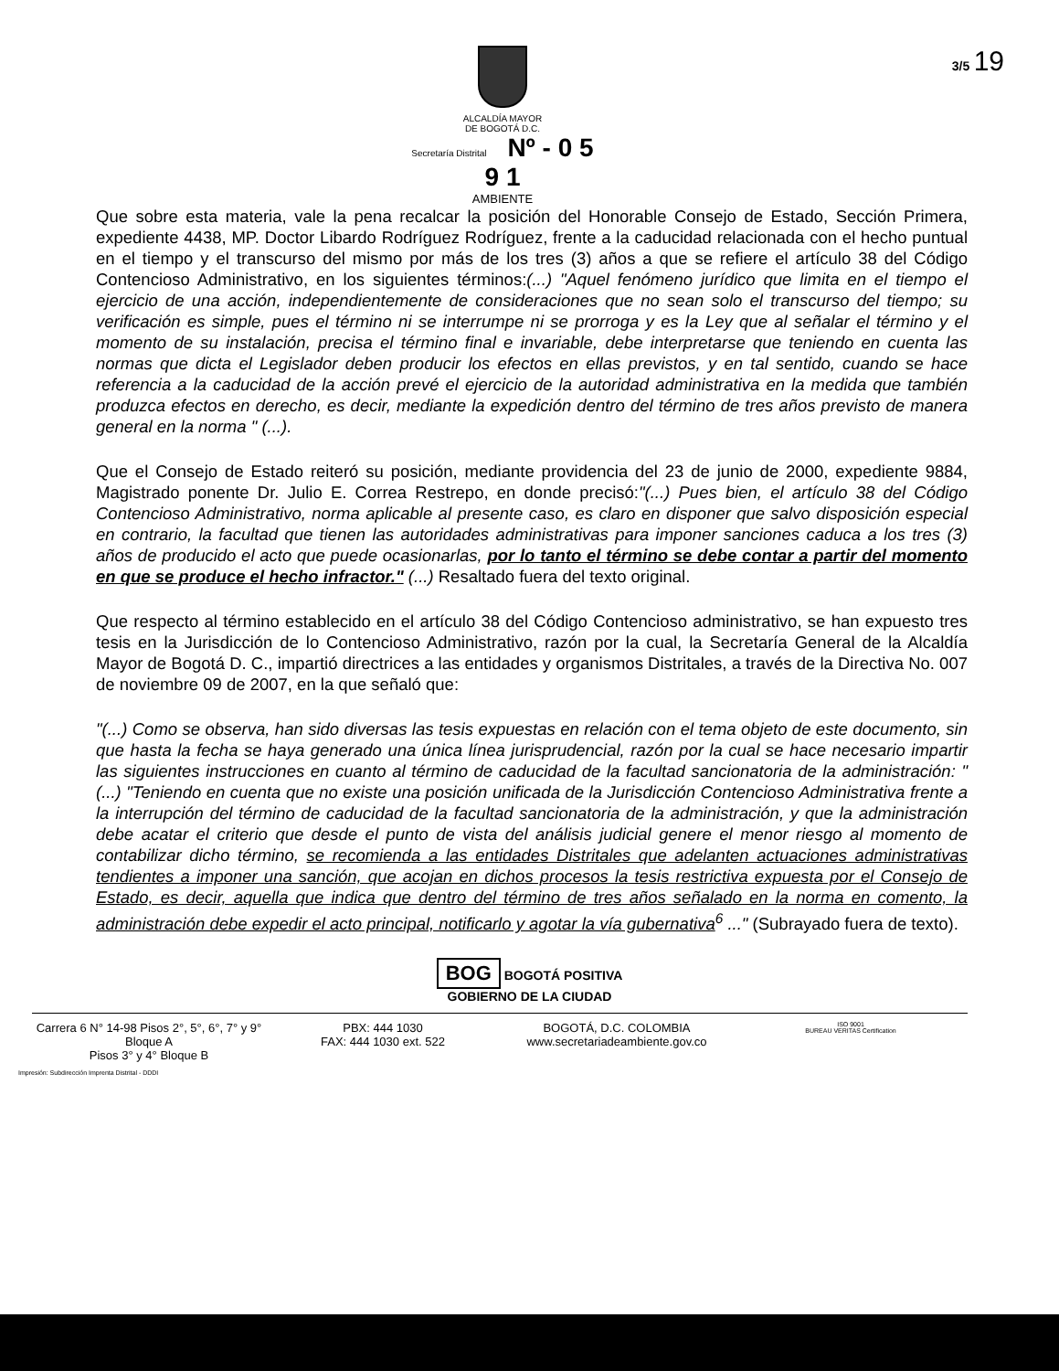ALCALDÍA MAYOR
DE BOGOTÁ D.C.
Secretaría Distrital Nº - 0 5 9 1
AMBIENTE
3/5 19
Que sobre esta materia, vale la pena recalcar la posición del Honorable Consejo de Estado, Sección Primera, expediente 4438, MP. Doctor Libardo Rodríguez Rodríguez, frente a la caducidad relacionada con el hecho puntual en el tiempo y el transcurso del mismo por más de los tres (3) años a que se refiere el artículo 38 del Código Contencioso Administrativo, en los siguientes términos:(...) "Aquel fenómeno jurídico que limita en el tiempo el ejercicio de una acción, independientemente de consideraciones que no sean solo el transcurso del tiempo; su verificación es simple, pues el término ni se interrumpe ni se prorroga y es la Ley que al señalar el término y el momento de su instalación, precisa el término final e invariable, debe interpretarse que teniendo en cuenta las normas que dicta el Legislador deben producir los efectos en ellas previstos, y en tal sentido, cuando se hace referencia a la caducidad de la acción prevé el ejercicio de la autoridad administrativa en la medida que también produzca efectos en derecho, es decir, mediante la expedición dentro del término de tres años previsto de manera general en la norma " (...).
Que el Consejo de Estado reiteró su posición, mediante providencia del 23 de junio de 2000, expediente 9884, Magistrado ponente Dr. Julio E. Correa Restrepo, en donde precisó:"(...) Pues bien, el artículo 38 del Código Contencioso Administrativo, norma aplicable al presente caso, es claro en disponer que salvo disposición especial en contrario, la facultad que tienen las autoridades administrativas para imponer sanciones caduca a los tres (3) años de producido el acto que puede ocasionarlas, por lo tanto el término se debe contar a partir del momento en que se produce el hecho infractor." (...) Resaltado fuera del texto original.
Que respecto al término establecido en el artículo 38 del Código Contencioso administrativo, se han expuesto tres tesis en la Jurisdicción de lo Contencioso Administrativo, razón por la cual, la Secretaría General de la Alcaldía Mayor de Bogotá D. C., impartió directrices a las entidades y organismos Distritales, a través de la Directiva No. 007 de noviembre 09 de 2007, en la que señaló que:
"(...) Como se observa, han sido diversas las tesis expuestas en relación con el tema objeto de este documento, sin que hasta la fecha se haya generado una única línea jurisprudencial, razón por la cual se hace necesario impartir las siguientes instrucciones en cuanto al término de caducidad de la facultad sancionatoria de la administración: " (...) "Teniendo en cuenta que no existe una posición unificada de la Jurisdicción Contencioso Administrativa frente a la interrupción del término de caducidad de la facultad sancionatoria de la administración, y que la administración debe acatar el criterio que desde el punto de vista del análisis judicial genere el menor riesgo al momento de contabilizar dicho término, se recomienda a las entidades Distritales que adelanten actuaciones administrativas tendientes a imponer una sanción, que acojan en dichos procesos la tesis restrictiva expuesta por el Consejo de Estado, es decir, aquella que indica que dentro del término de tres años señalado en la norma en comento, la administración debe expedir el acto principal, notificarlo y agotar la vía gubernativa<sup>6</sup> ..." (Subrayado fuera de texto).
BOG BOGOTÁ POSITIVA
GOBIERNO DE LA CIUDAD
Carrera 6 N° 14-98 Pisos 2°, 5°, 6°, 7° y 9° Bloque A
Pisos 3° y 4° Bloque B
PBX: 444 1030
FAX: 444 1030 ext. 522
BOGOTÁ, D.C. COLOMBIA
www.secretariadeambiente.gov.co
ISO 9001
BUREAU VERITAS Certification
Impresión: Subdirección Imprenta Distrital - DDDI